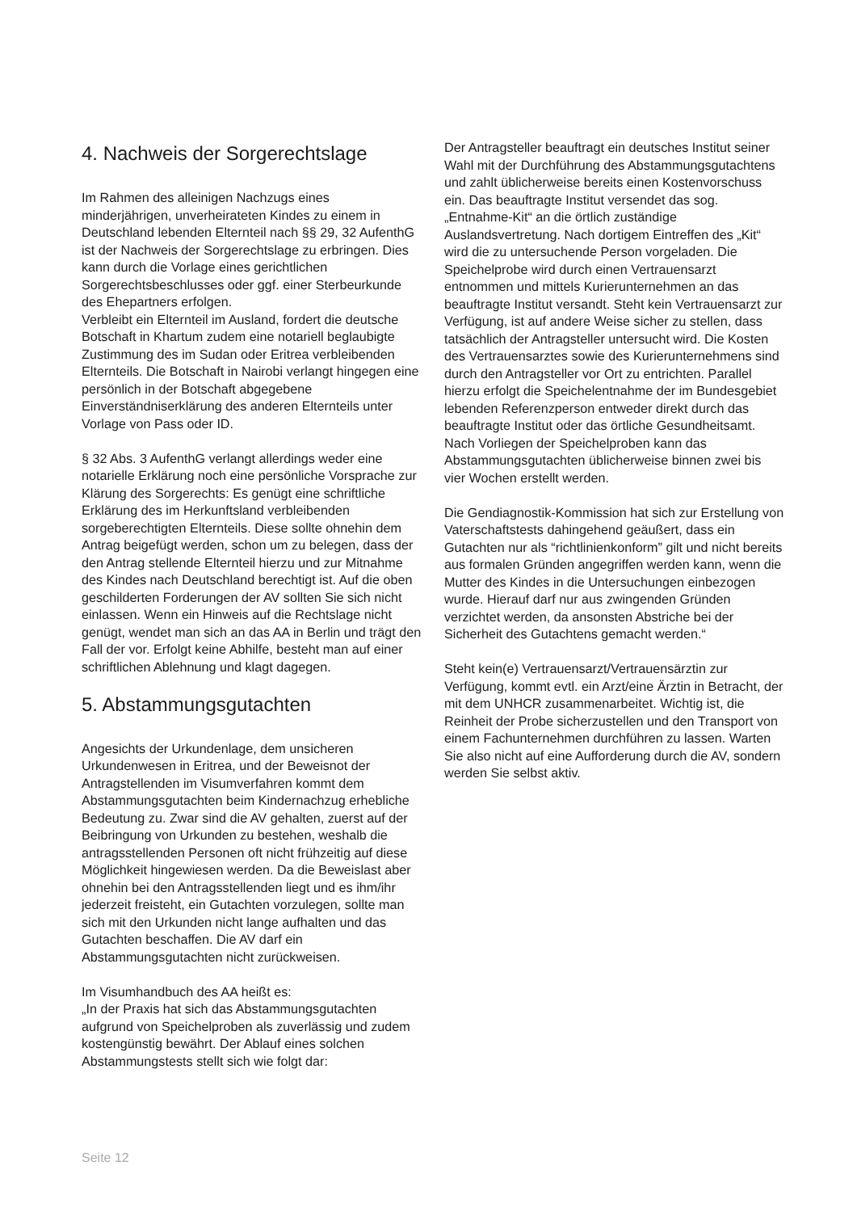4. Nachweis der Sorgerechtslage
Im Rahmen des alleinigen Nachzugs eines minderjährigen, unverheirateten Kindes zu einem in Deutschland lebenden Elternteil nach §§ 29, 32 AufenthG ist der Nachweis der Sorgerechtslage zu erbringen. Dies kann durch die Vorlage eines gerichtlichen Sorgerechtsbeschlusses oder ggf. einer Sterbeurkunde des Ehepartners erfolgen.
Verbleibt ein Elternteil im Ausland, fordert die deutsche Botschaft in Khartum zudem eine notariell beglaubigte Zustimmung des im Sudan oder Eritrea verbleibenden Elternteils. Die Botschaft in Nairobi verlangt hingegen eine persönlich in der Botschaft abgegebene Einverständniserklärung des anderen Elternteils unter Vorlage von Pass oder ID.
§ 32 Abs. 3 AufenthG verlangt allerdings weder eine notarielle Erklärung noch eine persönliche Vorsprache zur Klärung des Sorgerechts: Es genügt eine schriftliche Erklärung des im Herkunftsland verbleibenden sorgeberechtigten Elternteils. Diese sollte ohnehin dem Antrag beigefügt werden, schon um zu belegen, dass der den Antrag stellende Elternteil hierzu und zur Mitnahme des Kindes nach Deutschland berechtigt ist. Auf die oben geschilderten Forderungen der AV sollten Sie sich nicht einlassen. Wenn ein Hinweis auf die Rechtslage nicht genügt, wendet man sich an das AA in Berlin und trägt den Fall der vor. Erfolgt keine Abhilfe, besteht man auf einer schriftlichen Ablehnung und klagt dagegen.
5. Abstammungsgutachten
Angesichts der Urkundenlage, dem unsicheren Urkundenwesen in Eritrea, und der Beweisnot der Antragstellenden im Visumverfahren kommt dem Abstammungsgutachten beim Kindernachzug erhebliche Bedeutung zu. Zwar sind die AV gehalten, zuerst auf der Beibringung von Urkunden zu bestehen, weshalb die antragsstellenden Personen oft nicht frühzeitig auf diese Möglichkeit hingewiesen werden. Da die Beweislast aber ohnehin bei den Antragsstellenden liegt und es ihm/ihr jederzeit freisteht, ein Gutachten vorzulegen, sollte man sich mit den Urkunden nicht lange aufhalten und das Gutachten beschaffen. Die AV darf ein Abstammungsgutachten nicht zurückweisen.
Im Visumhandbuch des AA heißt es:
„In der Praxis hat sich das Abstammungsgutachten aufgrund von Speichelproben als zuverlässig und zudem kostengünstig bewährt. Der Ablauf eines solchen Abstammungstests stellt sich wie folgt dar:
Der Antragsteller beauftragt ein deutsches Institut seiner Wahl mit der Durchführung des Abstammungsgutachtens und zahlt üblicherweise bereits einen Kostenvorschuss ein. Das beauftragte Institut versendet das sog. „Entnahme-Kit“ an die örtlich zuständige Auslandsvertretung. Nach dortigem Eintreffen des „Kit“ wird die zu untersuchende Person vorgeladen. Die Speichelprobe wird durch einen Vertrauensarzt entnommen und mittels Kurierunternehmen an das beauftragte Institut versandt. Steht kein Vertrauensarzt zur Verfügung, ist auf andere Weise sicher zu stellen, dass tatsächlich der Antragsteller untersucht wird. Die Kosten des Vertrauensarztes sowie des Kurierunternehmens sind durch den Antragsteller vor Ort zu entrichten. Parallel hierzu erfolgt die Speichelentnahme der im Bundesgebiet lebenden Referenzperson entweder direkt durch das beauftragte Institut oder das örtliche Gesundheitsamt. Nach Vorliegen der Speichelproben kann das Abstammungsgutachten üblicherweise binnen zwei bis vier Wochen erstellt werden.
Die Gendiagnostik-Kommission hat sich zur Erstellung von Vaterschaftstests dahingehend geäußert, dass ein Gutachten nur als “richtlinienkonform” gilt und nicht bereits aus formalen Gründen angegriffen werden kann, wenn die Mutter des Kindes in die Untersuchungen einbezogen wurde. Hierauf darf nur aus zwingenden Gründen verzichtet werden, da ansonsten Abstriche bei der Sicherheit des Gutachtens gemacht werden.“
Steht kein(e) Vertrauensarzt/Vertrauensärztin zur Verfügung, kommt evtl. ein Arzt/eine Ärztin in Betracht, der mit dem UNHCR zusammenarbeitet. Wichtig ist, die Reinheit der Probe sicherzustellen und den Transport von einem Fachunternehmen durchführen zu lassen. Warten Sie also nicht auf eine Aufforderung durch die AV, sondern werden Sie selbst aktiv.
Seite 12